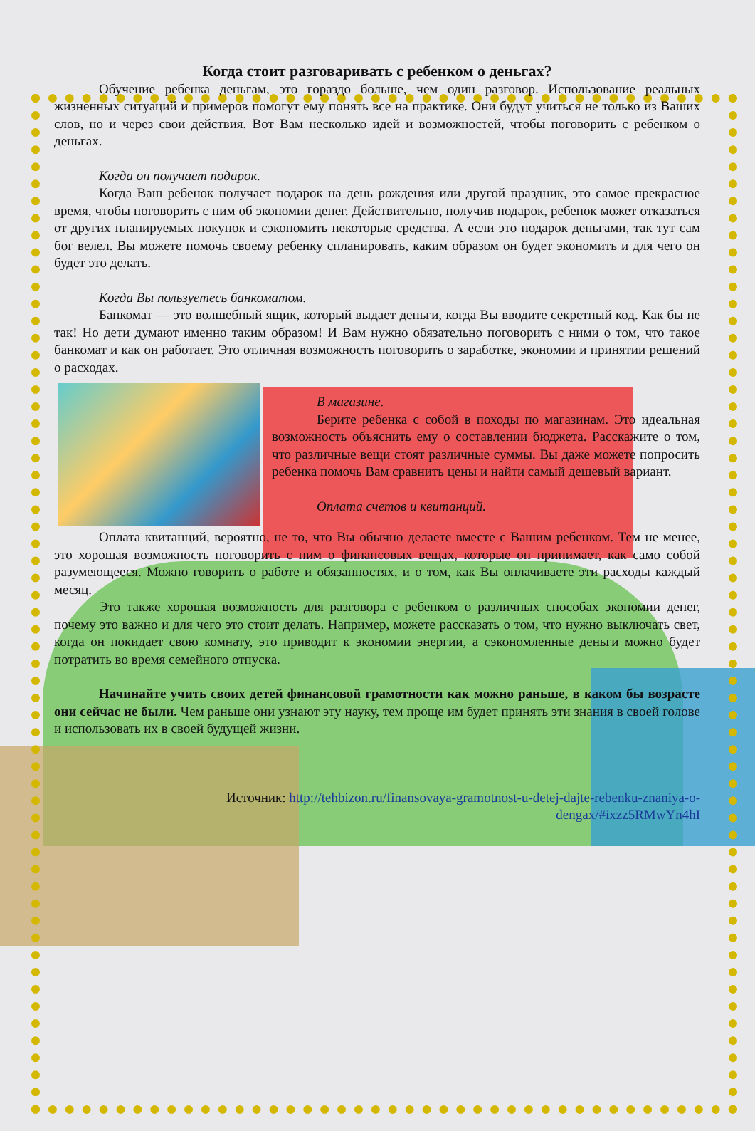Когда стоит разговаривать с ребенком о деньгах?
Обучение ребенка деньгам, это гораздо больше, чем один разговор. Использование реальных жизненных ситуаций и примеров помогут ему понять все на практике. Они будут учиться не только из Ваших слов, но и через свои действия. Вот Вам несколько идей и возможностей, чтобы поговорить с ребенком о деньгах.
Когда он получает подарок.
Когда Ваш ребенок получает подарок на день рождения или другой праздник, это самое прекрасное время, чтобы поговорить с ним об экономии денег. Действительно, получив подарок, ребенок может отказаться от других планируемых покупок и сэкономить некоторые средства. А если это подарок деньгами, так тут сам бог велел. Вы можете помочь своему ребенку спланировать, каким образом он будет экономить и для чего он будет это делать.
Когда Вы пользуетесь банкоматом.
Банкомат — это волшебный ящик, который выдает деньги, когда Вы вводите секретный код. Как бы не так! Но дети думают именно таким образом! И Вам нужно обязательно поговорить с ними о том, что такое банкомат и как он работает. Это отличная возможность поговорить о заработке, экономии и принятии решений о расходах.
В магазине.
Берите ребенка с собой в походы по магазинам. Это идеальная возможность объяснить ему о составлении бюджета. Расскажите о том, что различные вещи стоят различные суммы. Вы даже можете попросить ребенка помочь Вам сравнить цены и найти самый дешевый вариант.
Оплата счетов и квитанций.
Оплата квитанций, вероятно, не то, что Вы обычно делаете вместе с Вашим ребенком. Тем не менее, это хорошая возможность поговорить с ним о финансовых вещах, которые он принимает, как само собой разумеющееся. Можно говорить о работе и обязанностях, и о том, как Вы оплачиваете эти расходы каждый месяц.
Это также хорошая возможность для разговора с ребенком о различных способах экономии денег, почему это важно и для чего это стоит делать. Например, можете рассказать о том, что нужно выключать свет, когда он покидает свою комнату, это приводит к экономии энергии, а сэкономленные деньги можно будет потратить во время семейного отпуска.
Начинайте учить своих детей финансовой грамотности как можно раньше, в каком бы возрасте они сейчас не были. Чем раньше они узнают эту науку, тем проще им будет принять эти знания в своей голове и использовать их в своей будущей жизни.
Источник: http://tehbizon.ru/finansovaya-gramotnost-u-detej-dajte-rebenku-znaniya-o-dengax/#ixzz5RMwYn4hI